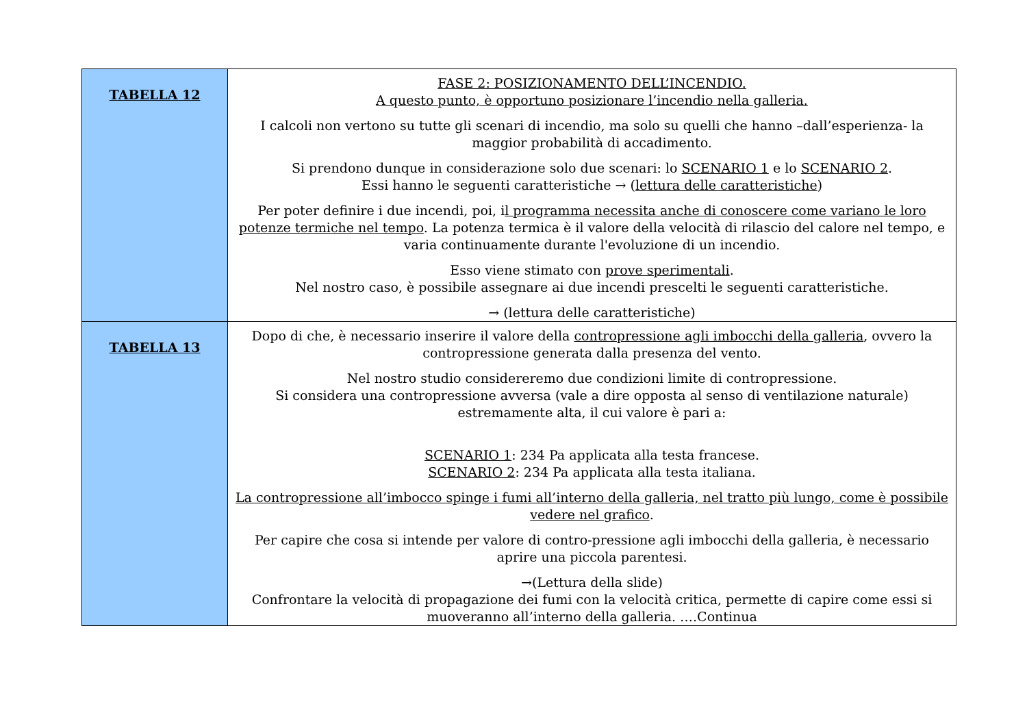| TABELLA 12 | FASE 2: POSIZIONAMENTO DELL’INCENDIO. A questo punto, è opportuno posizionare l’incendio nella galleria. I calcoli non vertono su tutte gli scenari di incendio, ma solo su quelli che hanno –dall’esperienza- la maggior probabilità di accadimento. Si prendono dunque in considerazione solo due scenari: lo SCENARIO 1 e lo SCENARIO 2 . Essi hanno le seguenti caratteristiche → ( lettura delle caratteristiche ) Per poter definire i due incendi, poi, i l programma necessita anche di conoscere come variano le loro potenze termiche nel tempo . La potenza termica è il valore della velocità di rilascio del calore nel tempo, e varia continuamente durante l'evoluzione di un incendio. Esso viene stimato con prove sperimentali . Nel nostro caso, è possibile assegnare ai due incendi prescelti le seguenti caratteristiche. → (lettura delle caratteristiche) |
| TABELLA 13 | Dopo di che, è necessario inserire il valore della contropressione agli imbocchi della galleria , ovvero la contropressione generata dalla presenza del vento. Nel nostro studio considereremo due condizioni limite di contropressione. Si considera una contropressione avversa (vale a dire opposta al senso di ventilazione naturale) estremamente alta, il cui valore è pari a: SCENARIO 1 : 234 Pa applicata alla testa francese. SCENARIO 2 : 234 Pa applicata alla testa italiana. La contropressione all’imbocco spinge i fumi all’interno della galleria, nel tratto più lungo, come è possibile vedere nel grafico . Per capire che cosa si intende per valore di contro-pressione agli imbocchi della galleria, è necessario aprire una piccola parentesi. →(Lettura della slide) Confrontare la velocità di propagazione dei fumi con la velocità critica, permette di capire come essi si muoveranno all’interno della galleria. ….Continua |